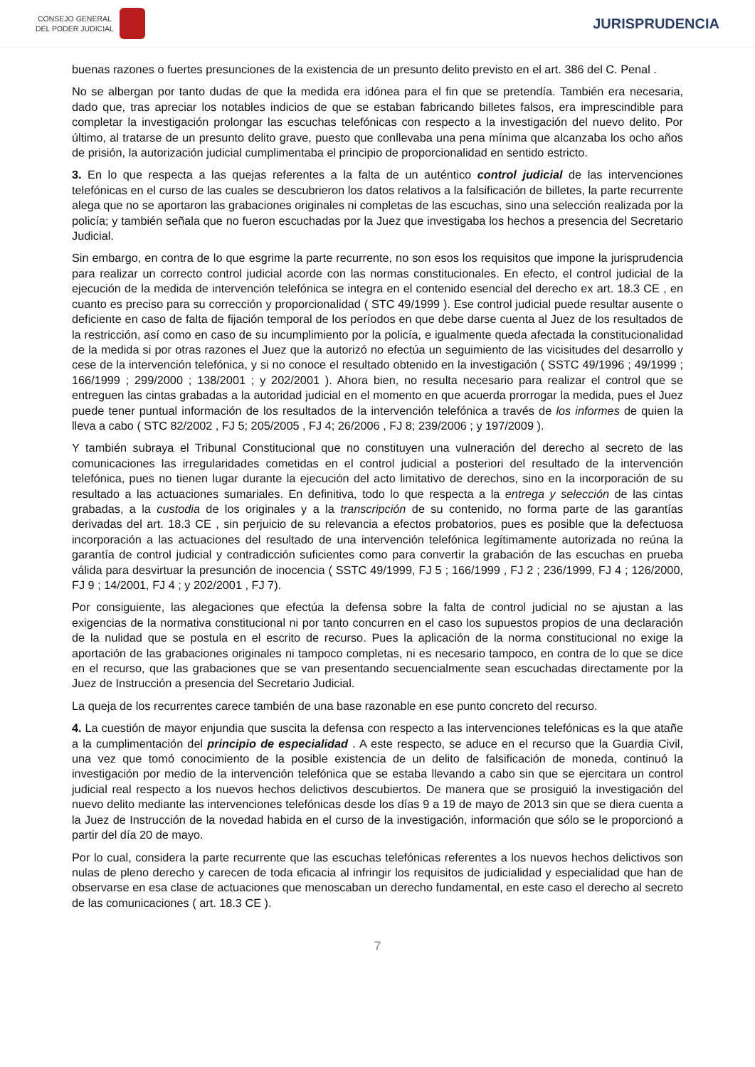CONSEJO GENERAL
DEL PODER JUDICIAL
JURISPRUDENCIA
buenas razones o fuertes presunciones de la existencia de un presunto delito previsto en el art. 386 del C. Penal .
No se albergan por tanto dudas de que la medida era idónea para el fin que se pretendía. También era necesaria, dado que, tras apreciar los notables indicios de que se estaban fabricando billetes falsos, era imprescindible para completar la investigación prolongar las escuchas telefónicas con respecto a la investigación del nuevo delito. Por último, al tratarse de un presunto delito grave, puesto que conllevaba una pena mínima que alcanzaba los ocho años de prisión, la autorización judicial cumplimentaba el principio de proporcionalidad en sentido estricto.
3. En lo que respecta a las quejas referentes a la falta de un auténtico control judicial de las intervenciones telefónicas en el curso de las cuales se descubrieron los datos relativos a la falsificación de billetes, la parte recurrente alega que no se aportaron las grabaciones originales ni completas de las escuchas, sino una selección realizada por la policía; y también señala que no fueron escuchadas por la Juez que investigaba los hechos a presencia del Secretario Judicial.
Sin embargo, en contra de lo que esgrime la parte recurrente, no son esos los requisitos que impone la jurisprudencia para realizar un correcto control judicial acorde con las normas constitucionales. En efecto, el control judicial de la ejecución de la medida de intervención telefónica se integra en el contenido esencial del derecho ex art. 18.3 CE , en cuanto es preciso para su corrección y proporcionalidad ( STC 49/1999 ). Ese control judicial puede resultar ausente o deficiente en caso de falta de fijación temporal de los períodos en que debe darse cuenta al Juez de los resultados de la restricción, así como en caso de su incumplimiento por la policía, e igualmente queda afectada la constitucionalidad de la medida si por otras razones el Juez que la autorizó no efectúa un seguimiento de las vicisitudes del desarrollo y cese de la intervención telefónica, y si no conoce el resultado obtenido en la investigación ( SSTC 49/1996 ; 49/1999 ; 166/1999 ; 299/2000 ; 138/2001 ; y 202/2001 ). Ahora bien, no resulta necesario para realizar el control que se entreguen las cintas grabadas a la autoridad judicial en el momento en que acuerda prorrogar la medida, pues el Juez puede tener puntual información de los resultados de la intervención telefónica a través de los informes de quien la lleva a cabo ( STC 82/2002 , FJ 5; 205/2005 , FJ 4; 26/2006 , FJ 8; 239/2006 ; y 197/2009 ).
Y también subraya el Tribunal Constitucional que no constituyen una vulneración del derecho al secreto de las comunicaciones las irregularidades cometidas en el control judicial a posteriori del resultado de la intervención telefónica, pues no tienen lugar durante la ejecución del acto limitativo de derechos, sino en la incorporación de su resultado a las actuaciones sumariales. En definitiva, todo lo que respecta a la entrega y selección de las cintas grabadas, a la custodia de los originales y a la transcripción de su contenido, no forma parte de las garantías derivadas del art. 18.3 CE , sin perjuicio de su relevancia a efectos probatorios, pues es posible que la defectuosa incorporación a las actuaciones del resultado de una intervención telefónica legítimamente autorizada no reúna la garantía de control judicial y contradicción suficientes como para convertir la grabación de las escuchas en prueba válida para desvirtuar la presunción de inocencia ( SSTC 49/1999, FJ 5 ; 166/1999 , FJ 2 ; 236/1999, FJ 4 ; 126/2000, FJ 9 ; 14/2001, FJ 4 ; y 202/2001 , FJ 7).
Por consiguiente, las alegaciones que efectúa la defensa sobre la falta de control judicial no se ajustan a las exigencias de la normativa constitucional ni por tanto concurren en el caso los supuestos propios de una declaración de la nulidad que se postula en el escrito de recurso. Pues la aplicación de la norma constitucional no exige la aportación de las grabaciones originales ni tampoco completas, ni es necesario tampoco, en contra de lo que se dice en el recurso, que las grabaciones que se van presentando secuencialmente sean escuchadas directamente por la Juez de Instrucción a presencia del Secretario Judicial.
La queja de los recurrentes carece también de una base razonable en ese punto concreto del recurso.
4. La cuestión de mayor enjundia que suscita la defensa con respecto a las intervenciones telefónicas es la que atañe a la cumplimentación del principio de especialidad . A este respecto, se aduce en el recurso que la Guardia Civil, una vez que tomó conocimiento de la posible existencia de un delito de falsificación de moneda, continuó la investigación por medio de la intervención telefónica que se estaba llevando a cabo sin que se ejercitara un control judicial real respecto a los nuevos hechos delictivos descubiertos. De manera que se prosiguió la investigación del nuevo delito mediante las intervenciones telefónicas desde los días 9 a 19 de mayo de 2013 sin que se diera cuenta a la Juez de Instrucción de la novedad habida en el curso de la investigación, información que sólo se le proporcionó a partir del día 20 de mayo.
Por lo cual, considera la parte recurrente que las escuchas telefónicas referentes a los nuevos hechos delictivos son nulas de pleno derecho y carecen de toda eficacia al infringir los requisitos de judicialidad y especialidad que han de observarse en esa clase de actuaciones que menoscaban un derecho fundamental, en este caso el derecho al secreto de las comunicaciones ( art. 18.3 CE ).
7